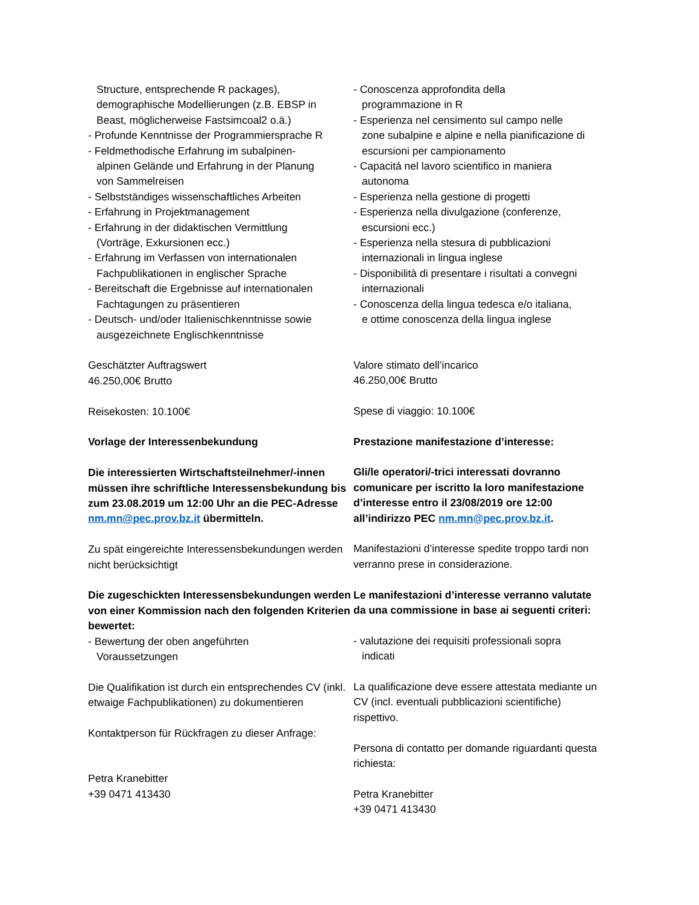Structure, entsprechende R packages),
demographische Modellierungen (z.B. EBSP in
Beast, möglicherweise Fastsimcoal2 o.ä.)
- Profunde Kenntnisse der Programmiersprache R
- Feldmethodische Erfahrung im subalpinen-
alpinen Gelände und Erfahrung in der Planung
von Sammelreisen
- Selbstständiges wissenschaftliches Arbeiten
- Erfahrung in Projektmanagement
- Erfahrung in der didaktischen Vermittlung
(Vorträge, Exkursionen ecc.)
- Erfahrung im Verfassen von internationalen
Fachpublikationen in englischer Sprache
- Bereitschaft die Ergebnisse auf internationalen
Fachtagungen zu präsentieren
- Deutsch- und/oder Italienischkenntnisse sowie
ausgezeichnete Englischkenntnisse
Geschätzter Auftragswert
46.250,00€ Brutto
Reisekosten: 10.100€
Vorlage der Interessenbekundung
Die interessierten Wirtschaftsteilnehmer/-innen müssen ihre schriftliche Interessensbekundung bis zum 23.08.2019 um 12:00 Uhr an die PEC-Adresse nm.mn@pec.prov.bz.it übermitteln.
Zu spät eingereichte Interessensbekundungen werden nicht berücksichtigt
Die zugeschickten Interessensbekundungen werden von einer Kommission nach den folgenden Kriterien bewertet:
- Bewertung der oben angeführten
Voraussetzungen
Die Qualifikation ist durch ein entsprechendes CV (inkl. etwaige Fachpublikationen) zu dokumentieren
Kontaktperson für Rückfragen zu dieser Anfrage:
Petra Kranebitter
+39 0471 413430
- Conoscenza approfondita della
programmazione in R
- Esperienza nel censimento sul campo nelle
zone subalpine e alpine e nella pianificazione di
escursioni per campionamento
- Capacitá nel lavoro scientifico in maniera
autonoma
- Esperienza nella gestione di progetti
- Esperienza nella divulgazione (conferenze,
escursioni ecc.)
- Esperienza nella stesura di pubblicazioni
internazionali in lingua inglese
- Disponibilità di presentare i risultati a convegni
internazionali
- Conoscenza della lingua tedesca e/o italiana,
e ottime conoscenza della lingua inglese
Valore stimato dell’incarico
46.250,00€ Brutto
Spese di viaggio: 10.100€
Prestazione manifestazione d’interesse:
Gli/le operatori/-trici interessati dovranno comunicare per iscritto la loro manifestazione d’interesse entro il 23/08/2019 ore 12:00 all’indirizzo PEC nm.mn@pec.prov.bz.it.
Manifestazioni d’interesse spedite troppo tardi non verranno prese in considerazione.
Le manifestazioni d’interesse verranno valutate da una commissione in base ai seguenti criteri:
- valutazione dei requisiti professionali sopra
indicati
La qualificazione deve essere attestata mediante un CV (incl. eventuali pubblicazioni scientifiche) rispettivo.
Persona di contatto per domande riguardanti questa richiesta:
Petra Kranebitter
+39 0471 413430